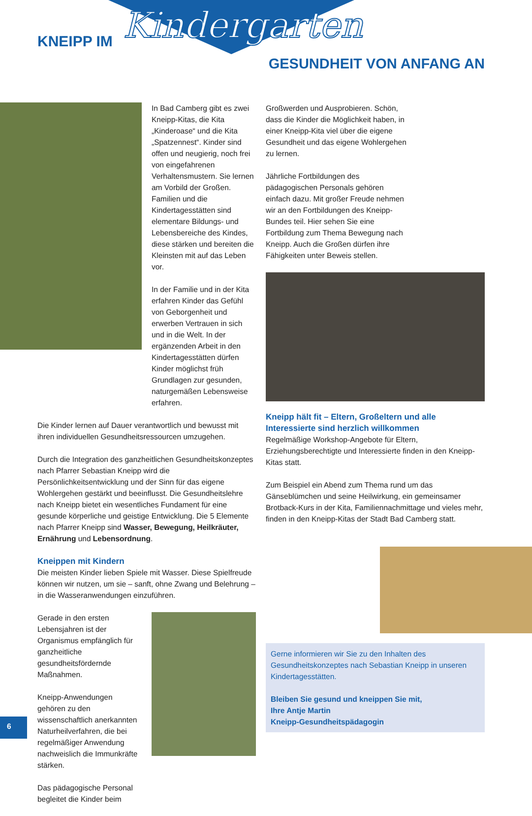KNEIPP IM Kindergarten
GESUNDHEIT VON ANFANG AN
In Bad Camberg gibt es zwei Kneipp-Kitas, die Kita „Kinderoase“ und die Kita „Spatzennest“. Kinder sind offen und neugierig, noch frei von eingefahrenen Verhaltensmustern. Sie lernen am Vorbild der Großen. Familien und die Kindertagesstätten sind elementare Bildungs- und Lebensbereiche des Kindes, diese stärken und bereiten die Kleinsten mit auf das Leben vor.
In der Familie und in der Kita erfahren Kinder das Gefühl von Geborgenheit und erwerben Vertrauen in sich und in die Welt. In der ergänzenden Arbeit in den Kindertagesstätten dürfen Kinder möglichst früh Grundlagen zur gesunden, naturgemäßen Lebensweise erfahren.
Die Kinder lernen auf Dauer verantwortlich und bewusst mit ihren individuellen Gesundheitsressourcen umzugehen.
Durch die Integration des ganzheitlichen Gesundheitskonzeptes nach Pfarrer Sebastian Kneipp wird die Persönlichkeitsentwicklung und der Sinn für das eigene Wohlergehen gestärkt und beeinflusst. Die Gesundheitslehre nach Kneipp bietet ein wesentliches Fundament für eine gesunde körperliche und geistige Entwicklung. Die 5 Elemente nach Pfarrer Kneipp sind Wasser, Bewegung, Heilkräuter, Ernährung und Lebensordnung.
Kneippen mit Kindern
Die meisten Kinder lieben Spiele mit Wasser. Diese Spielfreude können wir nutzen, um sie – sanft, ohne Zwang und Belehrung – in die Wasseranwendungen einzuführen.
Gerade in den ersten Lebensjahren ist der Organismus empfänglich für ganzheitliche gesundheitsfördernde Maßnahmen.
Kneipp-Anwendungen gehören zu den wissenschaftlich anerkannten Naturheilverfahren, die bei regelmäßiger Anwendung nachweislich die Immunkräfte stärken.
Das pädagogische Personal begleitet die Kinder beim
Großwerden und Ausprobieren. Schön, dass die Kinder die Möglichkeit haben, in einer Kneipp-Kita viel über die eigene Gesundheit und das eigene Wohlergehen zu lernen.
Jährliche Fortbildungen des pädagogischen Personals gehören einfach dazu. Mit großer Freude nehmen wir an den Fortbildungen des Kneipp-Bundes teil. Hier sehen Sie eine Fortbildung zum Thema Bewegung nach Kneipp. Auch die Großen dürfen ihre Fähigkeiten unter Beweis stellen.
Kneipp hält fit – Eltern, Großeltern und alle Interessierte sind herzlich willkommen
Regelmäßige Workshop-Angebote für Eltern, Erziehungsberechtigte und Interessierte finden in den Kneipp-Kitas statt.
Zum Beispiel ein Abend zum Thema rund um das Gänseblümchen und seine Heilwirkung, ein gemeinsamer Brotback-Kurs in der Kita, Familiennachmittage und vieles mehr, finden in den Kneipp-Kitas der Stadt Bad Camberg statt.
Gerne informieren wir Sie zu den Inhalten des Gesundheitskonzeptes nach Sebastian Kneipp in unseren Kindertagesstätten.
Bleiben Sie gesund und kneippen Sie mit,
Ihre Antje Martin
Kneipp-Gesundheitspädagogin
6